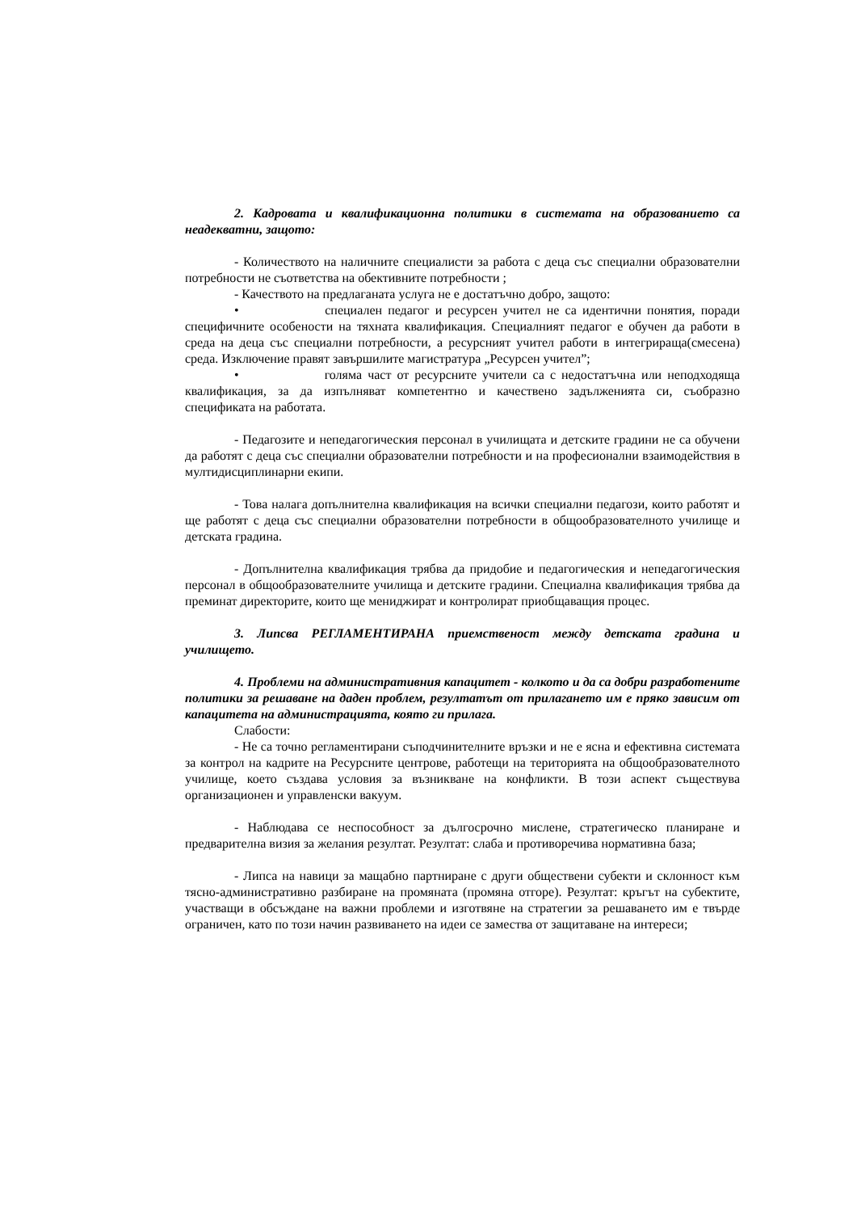2. Кадровата и квалификационна политики в системата на образованието са неадекватни, защото:
- Количеството на наличните специалисти за работа с деца със специални образователни потребности не съответства на обективните потребности ;
- Качеството на предлаганата услуга не е достатъчно добро, защото:
• специален педагог и ресурсен учител не са идентични понятия, поради специфичните особености на тяхната квалификация. Специалният педагог е обучен да работи в среда на деца със специални потребности, а ресурсният учител работи в интегрираща(смесена) среда. Изключение правят завършилите магистратура „Ресурсен учител”;
• голяма част от ресурсните учители са с недостатъчна или неподходяща квалификация, за да изпълняват компетентно и качествено задълженията си, съобразно спецификата на работата.
- Педагозите и непедагогическия персонал в училищата и детските градини не са обучени да работят с деца със специални образователни потребности и на професионални взаимодействия в мултидисциплинарни екипи.
- Това налага допълнителна квалификация на всички специални педагози, които работят и ще работят с деца със специални образователни потребности в общообразователното училище и детската градина.
- Допълнителна квалификация трябва да придобие и педагогическия и непедагогическия персонал в общообразователните училища и детските градини. Специална квалификация трябва да преминат директорите, които ще мениджират и контролират приобщаващия процес.
3. Липсва РЕГЛАМЕНТИРАНА приемственост между детската градина и училището.
4. Проблеми на административния капацитет - колкото и да са добри разработените политики за решаване на даден проблем, резултатът от прилагането им е пряко зависим от капацитета на администрацията, която ги прилага.
Слабости:
- Не са точно регламентирани съподчинителните връзки и не е ясна и ефективна системата за контрол на кадрите на Ресурсните центрове, работещи на територията на общообразователното училище, което създава условия за възникване на конфликти. В този аспект съществува организационен и управленски вакуум.
- Наблюдава се неспособност за дългосрочно мислене, стратегическо планиране и предварителна визия за желания резултат. Резултат: слаба и противоречива нормативна база;
- Липса на навици за мащабно партниране с други обществени субекти и склонност към тясно-административно разбиране на промяната (промяна отгоре). Резултат: кръгът на субектите, участващи в обсъждане на важни проблеми и изготвяне на стратегии за решаването им е твърде ограничен, като по този начин развиването на идеи се замества от защитаване на интереси;